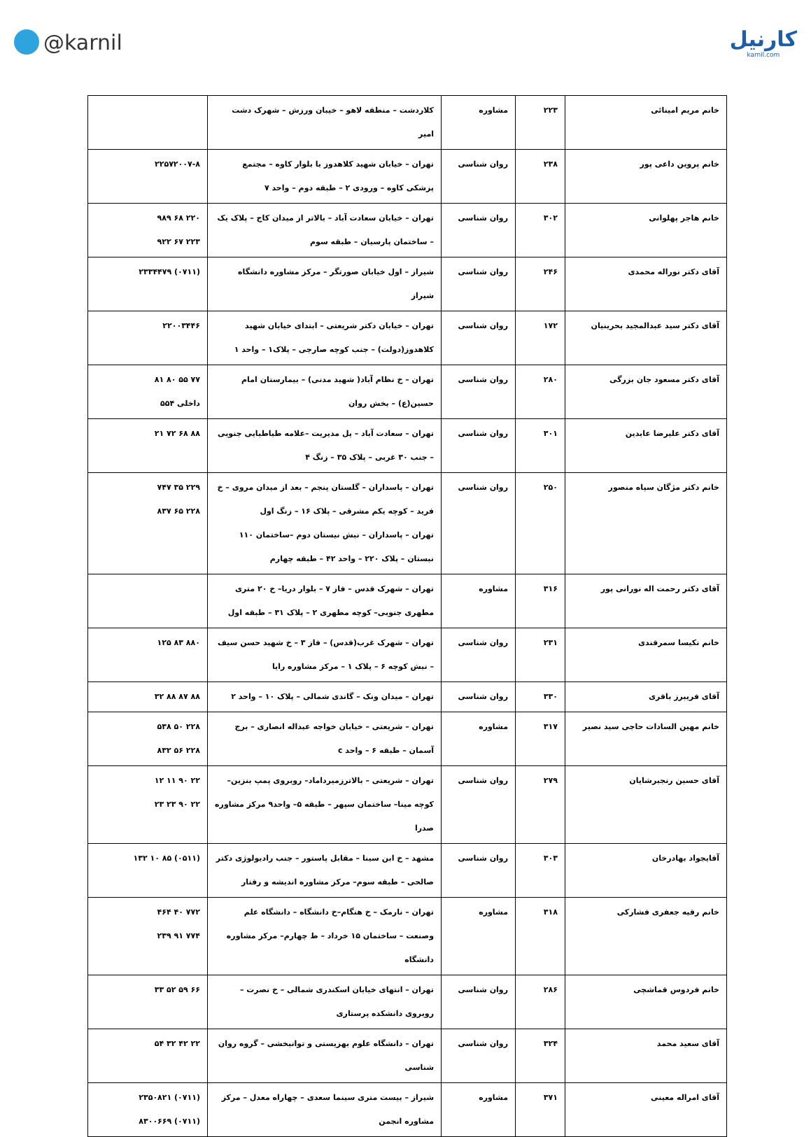@karnil کارنیل
karnil.com
| خانم مریم امینائی | ۲۲۳ | مشاوره | کلاردشت – منطقه لاهو – خیبان ورزش – شهرک دشت امیر | |
| خانم پروین داعی پور | ۲۳۸ | روان شناسی | تهران – خیابان شهید کلاهدوز با بلوار کاوه – مجتمع پزشکی کاوه – ورودی ۲ – طبقه دوم – واحد ۷ | ۲۲۵۷۲۰۰۷-۸ |
| خانم هاجر پهلوانی | ۳۰۲ | روان شناسی | تهران – خیابان سعادت آباد – بالاتر از میدان کاج – پلاک یک – ساختمان پارسیان – طبقه سوم | ۲۲۰ ۶۸ ۹۸۹ ۲۲۳ ۶۷ ۹۲۲ |
| آقای دکتر نوراله محمدی | ۲۴۶ | روان شناسی | شیراز – اول خیابان صورتگر – مرکز مشاوره دانشگاه شیراز | (۰۷۱۱) ۲۳۳۴۴۷۹ |
| آقای دکتر سید عبدالمجید بحرینیان | ۱۷۲ | روان شناسی | تهران – خیابان دکتر شریعتی – ابتدای خیابان شهید کلاهدوز(دولت) – جنب کوچه صارجی – پلاک۱ – واحد ۱ | ۲۲۰۰۳۴۴۶ |
| آقای دکتر مسعود جان بزرگی | ۲۸۰ | روان شناسی | تهران – خ نظام آباد( شهید مدنی) – بیمارستان امام حسین(ع) – بخش روان | ۷۷ ۵۵ ۸۰ ۸۱ داخلی ۵۵۴ |
| آقای دکتر علیرضا عابدین | ۳۰۱ | روان شناسی | تهران – سعادت آباد – پل مدیریت –علامه طباطبایی جنوبی – جنب ۳۰ غربی – پلاک ۳۵ – زنگ ۴ | ۸۸ ۶۸ ۷۲ ۲۱ |
| خانم دکتر مژگان سپاه منصور | ۲۵۰ | روان شناسی | تهران – پاسداران – گلستان پنجم – بعد از میدان مروی – خ فرید – کوچه یکم مشرقی – پلاک ۱۶ – زنگ اول تهران – پاسداران – نبش نیستان دوم –ساختمان ۱۱۰ نیستان – پلاک ۲۲۰ – واحد ۴۲ – طبقه چهارم | ۲۲۹ ۳۵ ۷۴۷ ۲۲۸ ۶۵ ۸۳۷ |
| آقای دکتر رحمت اله نورانی پور | ۳۱۶ | مشاوره | تهران – شهرک قدس – فاز ۷ – بلوار دریا– خ ۲۰ متری مطهری جنوبی– کوچه مطهری ۲ – پلاک ۳۱ – طبقه اول | |
| خانم نکیسا سمرقندی | ۲۳۱ | روان شناسی | تهران – شهرک غرب(قدس) – فاز ۳ – خ شهید حسن سیف – نبش کوچه ۶ – پلاک ۱ – مرکز مشاوره رایا | ۸۸۰ ۸۳ ۱۲۵ |
| آقای فریبرز باقری | ۳۳۰ | روان شناسی | تهران – میدان ونک – گاندی شمالی – پلاک ۱۰ – واحد ۲ | ۸۸ ۸۷ ۸۸ ۳۲ |
| خانم مهین السادات حاجی سید نصیر | ۳۱۷ | مشاوره | تهران – شریعتی – خیابان خواجه عبداله انصاری – برج آسمان – طبقه ۶ – واحد c | ۲۲۸ ۵۰ ۵۳۸ ۲۲۸ ۵۶ ۸۳۲ |
| آقای حسین رنجبرشایان | ۲۷۹ | روان شناسی | تهران – شریعتی – بالاترزمیرداماد– روبروی پمپ بنزین– کوچه مینا– ساختمان سپهر – طبقه ۵– واحد۹ مرکز مشاوره صدرا | ۲۲ ۹۰ ۱۱ ۱۲ ۲۲ ۹۰ ۲۳ ۲۳ |
| آقایجواد بهادرخان | ۳۰۳ | روان شناسی | مشهد – خ ابن سینا – مقابل پاستور – جنب رادیولوژی دکتر صالحی – طبقه سوم– مرکز مشاوره اندیشه و رفتار | (۰۵۱۱) ۸۵ ۱۰ ۱۳۲ |
| خانم رقیه جعفری فشارکی | ۳۱۸ | مشاوره | تهران – نارمک – خ هنگام–خ دانشگاه – دانشگاه علم وصنعت – ساختمان ۱۵ خرداد – ط چهارم– مرکز مشاوره دانشگاه | ۷۷۲ ۴۰ ۴۶۴ ۷۷۴ ۹۱ ۲۳۹ |
| خانم فردوس قماشچی | ۲۸۶ | روان شناسی | تهران – انتهای خیابان اسکندری شمالی – خ نصرت – روبروی دانشکده پرستاری | ۶۶ ۵۹ ۵۲ ۳۳ |
| آقای سعید محمد | ۳۲۴ | روان شناسی | تهران – دانشگاه علوم بهزیستی و توانبخشی – گروه روان شناسی | ۲۲ ۴۲ ۳۲ ۵۴ |
| آقای امراله معینی | ۳۷۱ | مشاوره | شیراز – بیست متری سینما سعدی – چهاراه معدل – مرکز مشاوره انجمن | (۰۷۱۱) ۲۳۵۰۸۲۱ (۰۷۱۱) ۸۳۰۰۶۶۹ |